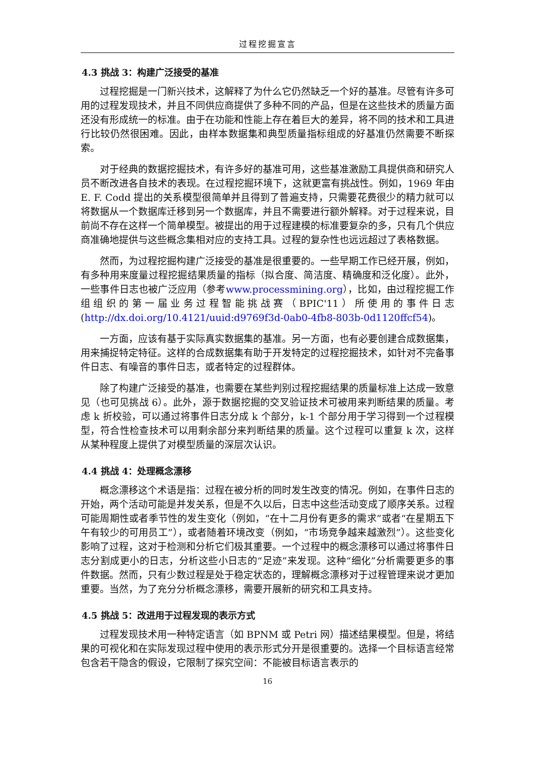过程挖掘宣言
4.3 挑战 3：构建广泛接受的基准
过程挖掘是一门新兴技术，这解释了为什么它仍然缺乏一个好的基准。尽管有许多可用的过程发现技术，并且不同供应商提供了多种不同的产品，但是在这些技术的质量方面还没有形成统一的标准。由于在功能和性能上存在着巨大的差异，将不同的技术和工具进行比较仍然很困难。因此，由样本数据集和典型质量指标组成的好基准仍然需要不断探索。
对于经典的数据挖掘技术，有许多好的基准可用，这些基准激励工具提供商和研究人员不断改进各自技术的表现。在过程挖掘环境下，这就更富有挑战性。例如，1969 年由 E. F. Codd 提出的关系模型很简单并且得到了普遍支持，只需要花费很少的精力就可以将数据从一个数据库迁移到另一个数据库，并且不需要进行额外解释。对于过程来说，目前尚不存在这样一个简单模型。被提出的用于过程建模的标准要复杂的多，只有几个供应商准确地提供与这些概念集相对应的支持工具。过程的复杂性也远远超过了表格数据。
然而，为过程挖掘构建广泛接受的基准是很重要的。一些早期工作已经开展，例如，有多种用来度量过程挖掘结果质量的指标（拟合度、简洁度、精确度和泛化度）。此外，一些事件日志也被广泛应用（参考www.processmining.org），比如，由过程挖掘工作组组织的第一届业务过程智能挑战赛（BPIC'11）所使用的事件日志(http://dx.doi.org/10.4121/uuid:d9769f3d-0ab0-4fb8-803b-0d1120ffcf54)。
一方面，应该有基于实际真实数据集的基准。另一方面，也有必要创建合成数据集，用来捕捉特定特征。这样的合成数据集有助于开发特定的过程挖掘技术，如针对不完备事件日志、有噪音的事件日志，或者特定的过程群体。
除了构建广泛接受的基准，也需要在某些判别过程挖掘结果的质量标准上达成一致意见（也可见挑战 6）。此外，源于数据挖掘的交叉验证技术可被用来判断结果的质量。考虑 k 折校验，可以通过将事件日志分成 k 个部分，k-1 个部分用于学习得到一个过程模型，符合性检查技术可以用剩余部分来判断结果的质量。这个过程可以重复 k 次，这样从某种程度上提供了对模型质量的深层次认识。
4.4 挑战 4：处理概念漂移
概念漂移这个术语是指：过程在被分析的同时发生改变的情况。例如，在事件日志的开始，两个活动可能是并发关系，但是不久以后，日志中这些活动变成了顺序关系。过程可能周期性或者季节性的发生变化（例如，“在十二月份有更多的需求”或者“在星期五下午有较少的可用员工”），或者随着环境改变（例如，“市场竞争越来越激烈”）。这些变化影响了过程，这对于检测和分析它们极其重要。一个过程中的概念漂移可以通过将事件日志分割成更小的日志，分析这些小日志的“足迹”来发现。这种“细化”分析需要更多的事件数据。然而，只有少数过程是处于稳定状态的，理解概念漂移对于过程管理来说才更加重要。当然，为了充分分析概念漂移，需要开展新的研究和工具支持。
4.5 挑战 5：改进用于过程发现的表示方式
过程发现技术用一种特定语言（如 BPNM 或 Petri 网）描述结果模型。但是，将结果的可视化和在实际发现过程中使用的表示形式分开是很重要的。选择一个目标语言经常包含若干隐含的假设，它限制了探究空间：不能被目标语言表示的
16